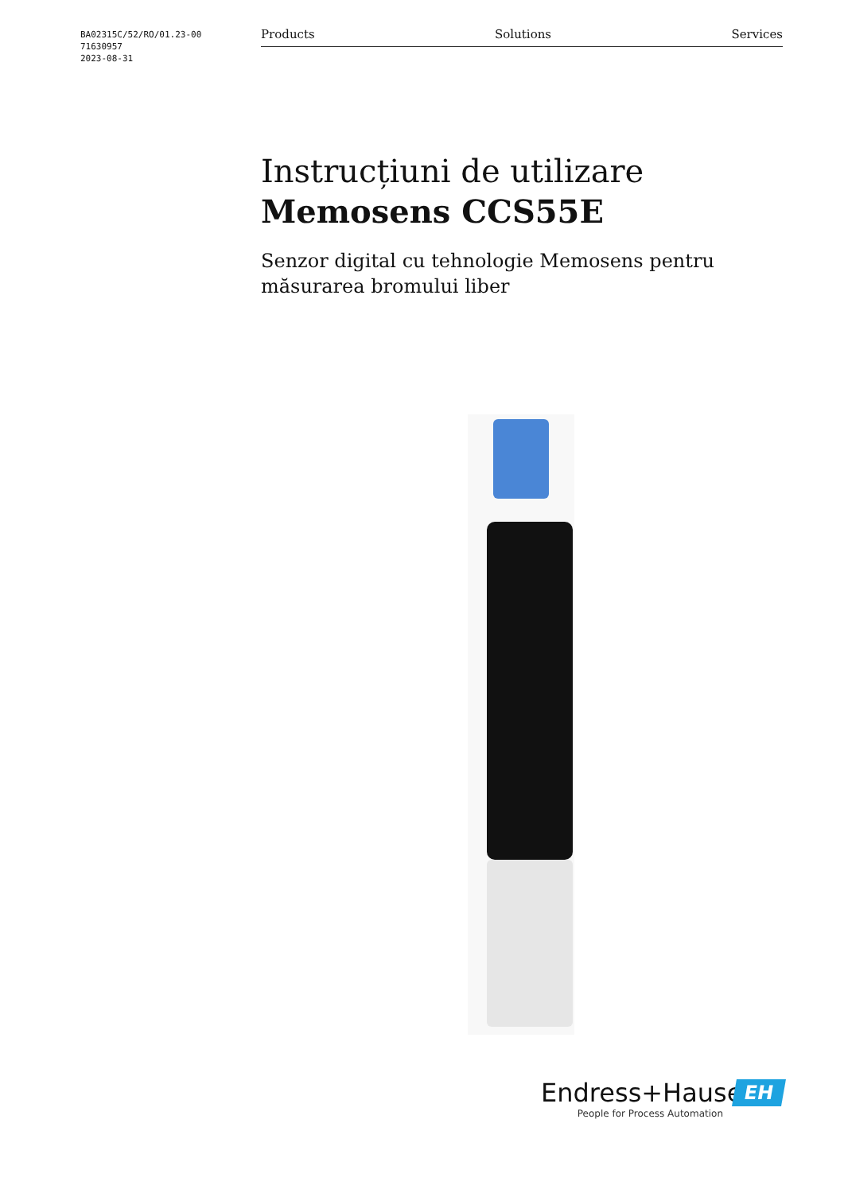BA02315C/52/RO/01.23-00
71630957
2023-08-31
Products Solutions Services
Instrucțiuni de utilizare
Memosens CCS55E
Senzor digital cu tehnologie Memosens pentru măsurarea bromului liber
EH
Endress+Hauser
People for Process Automation